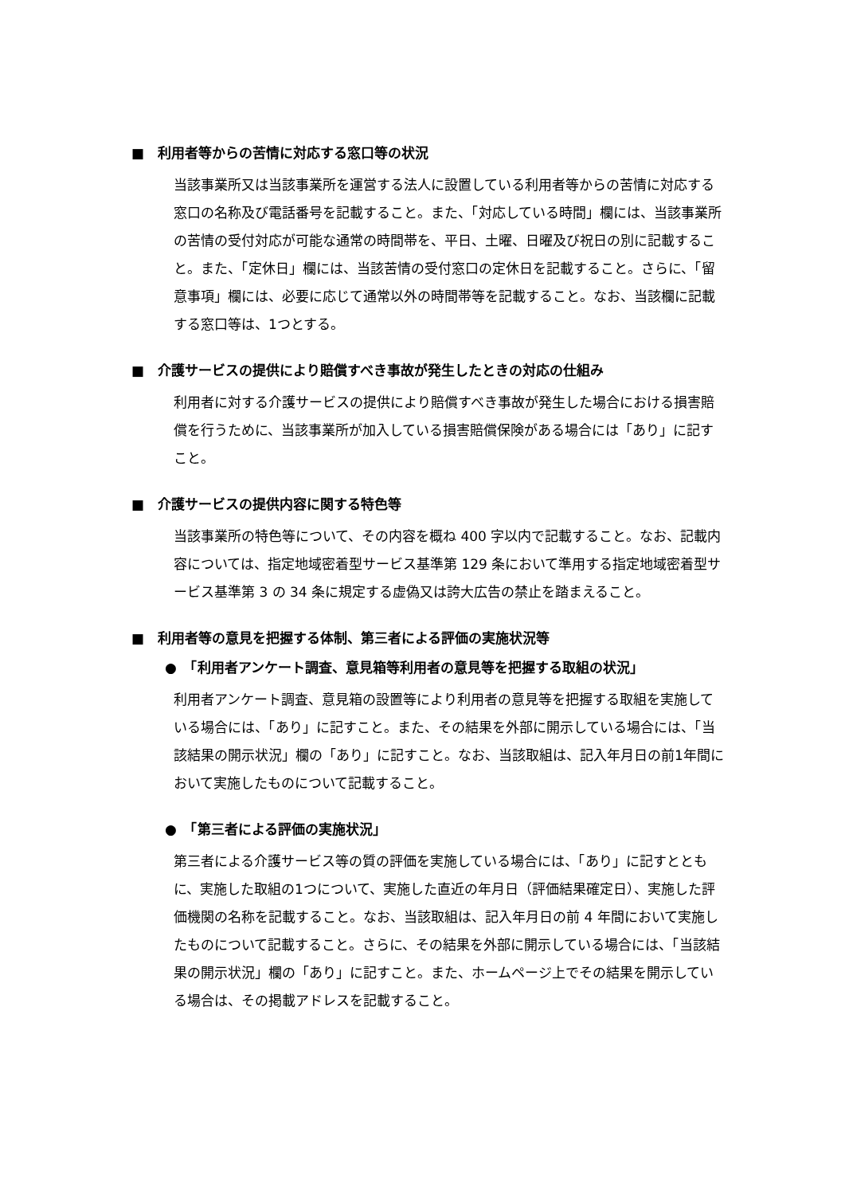■　利用者等からの苦情に対応する窓口等の状況
当該事業所又は当該事業所を運営する法人に設置している利用者等からの苦情に対応する窓口の名称及び電話番号を記載すること。また、「対応している時間」欄には、当該事業所の苦情の受付対応が可能な通常の時間帯を、平日、土曜、日曜及び祝日の別に記載すること。また、「定休日」欄には、当該苦情の受付窓口の定休日を記載すること。さらに、「留意事項」欄には、必要に応じて通常以外の時間帯等を記載すること。なお、当該欄に記載する窓口等は、1つとする。
■　介護サービスの提供により賠償すべき事故が発生したときの対応の仕組み
利用者に対する介護サービスの提供により賠償すべき事故が発生した場合における損害賠償を行うために、当該事業所が加入している損害賠償保険がある場合には「あり」に記すこと。
■　介護サービスの提供内容に関する特色等
当該事業所の特色等について、その内容を概ね 400 字以内で記載すること。なお、記載内容については、指定地域密着型サービス基準第 129 条において準用する指定地域密着型サービス基準第 3 の 34 条に規定する虚偽又は誇大広告の禁止を踏まえること。
■　利用者等の意見を把握する体制、第三者による評価の実施状況等
●　「利用者アンケート調査、意見箱等利用者の意見等を把握する取組の状況」
利用者アンケート調査、意見箱の設置等により利用者の意見等を把握する取組を実施している場合には、「あり」に記すこと。また、その結果を外部に開示している場合には、「当該結果の開示状況」欄の「あり」に記すこと。なお、当該取組は、記入年月日の前1年間において実施したものについて記載すること。
●　「第三者による評価の実施状況」
第三者による介護サービス等の質の評価を実施している場合には、「あり」に記すとともに、実施した取組の1つについて、実施した直近の年月日（評価結果確定日）、実施した評価機関の名称を記載すること。なお、当該取組は、記入年月日の前 4 年間において実施したものについて記載すること。さらに、その結果を外部に開示している場合には、「当該結果の開示状況」欄の「あり」に記すこと。また、ホームページ上でその結果を開示している場合は、その掲載アドレスを記載すること。